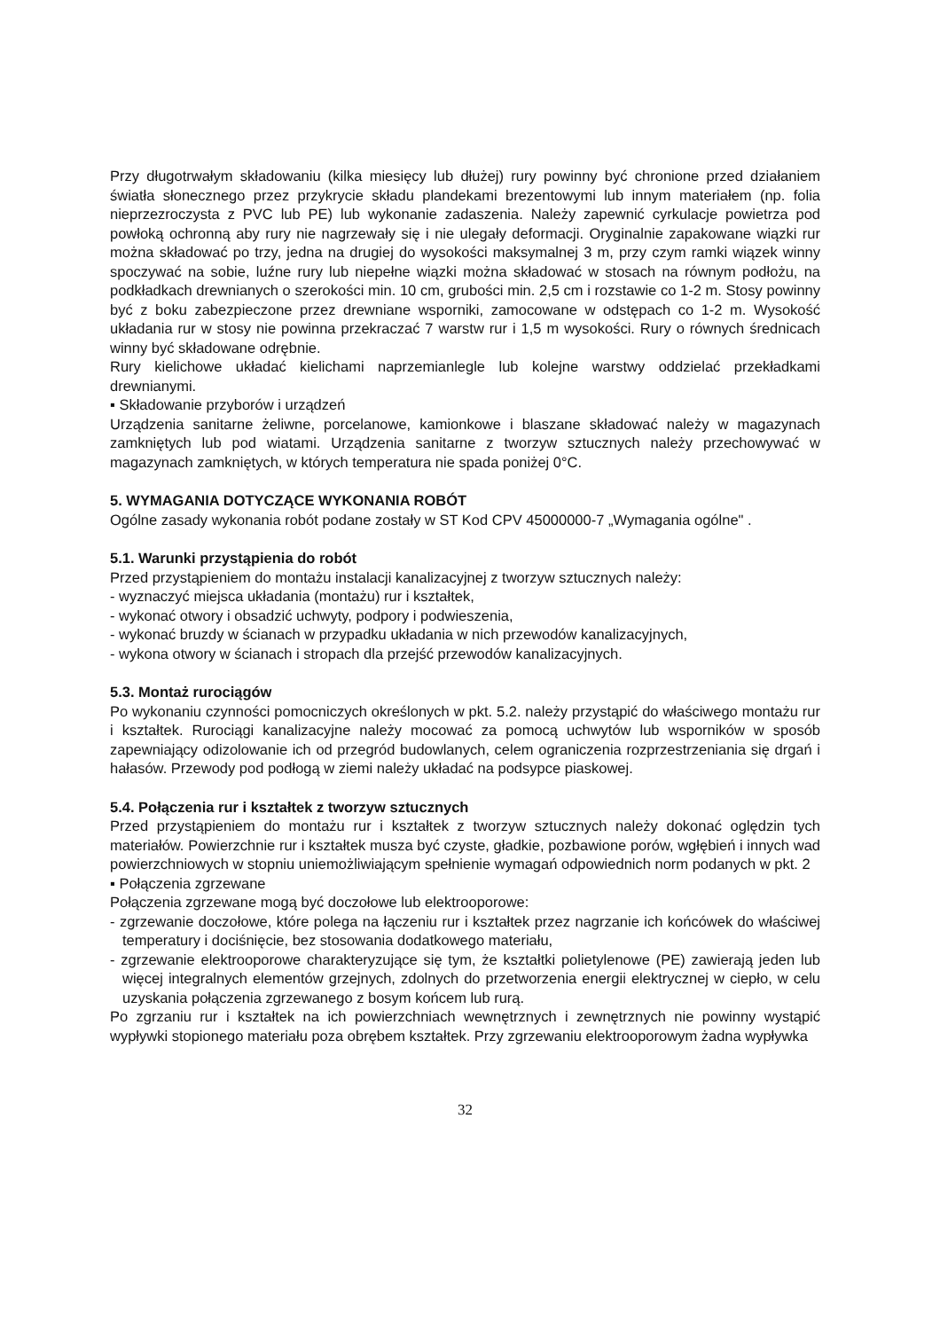Przy długotrwałym składowaniu (kilka miesięcy lub dłużej) rury powinny być chronione przed działaniem światła słonecznego przez przykrycie składu plandekami brezentowymi lub innym materiałem (np. folia nieprzezroczysta z PVC lub PE) lub wykonanie zadaszenia. Należy zapewnić cyrkulacje powietrza pod powłoką ochronną aby rury nie nagrzewały się i nie ulegały deformacji. Oryginalnie zapakowane wiązki rur można składować po trzy, jedna na drugiej do wysokości maksymalnej 3 m, przy czym ramki wiązek winny spoczywać na sobie, luźne rury lub niepełne wiązki można składować w stosach na równym podłożu, na podkładkach drewnianych o szerokości min. 10 cm, grubości min. 2,5 cm i rozstawie co 1-2 m. Stosy powinny być z boku zabezpieczone przez drewniane wsporniki, zamocowane w odstępach co 1-2 m. Wysokość układania rur w stosy nie powinna przekraczać 7 warstw rur i 1,5 m wysokości. Rury o równych średnicach winny być składowane odrębnie.
Rury kielichowe układać kielichami naprzemianlegle lub kolejne warstwy oddzielać przekładkami drewnianymi.
▪ Składowanie przyborów i urządzeń
Urządzenia sanitarne żeliwne, porcelanowe, kamionkowe i blaszane składować należy w magazynach zamkniętych lub pod wiatami. Urządzenia sanitarne z tworzyw sztucznych należy przechowywać w magazynach zamkniętych, w których temperatura nie spada poniżej 0°C.
5. WYMAGANIA DOTYCZĄCE WYKONANIA ROBÓT
Ogólne zasady wykonania robót podane zostały w ST Kod CPV 45000000-7 „Wymagania ogólne" .
5.1. Warunki przystąpienia do robót
Przed przystąpieniem do montażu instalacji kanalizacyjnej z tworzyw sztucznych należy:
- wyznaczyć miejsca układania (montażu) rur i kształtek,
- wykonać otwory i obsadzić uchwyty, podpory i podwieszenia,
- wykonać bruzdy w ścianach w przypadku układania w nich przewodów kanalizacyjnych,
- wykona otwory w ścianach i stropach dla przejść przewodów kanalizacyjnych.
5.3. Montaż rurociągów
Po wykonaniu czynności pomocniczych określonych w pkt. 5.2. należy przystąpić do właściwego montażu rur i kształtek. Rurociągi kanalizacyjne należy mocować za pomocą uchwytów lub wsporników w sposób zapewniający odizolowanie ich od przegród budowlanych, celem ograniczenia rozprzestrzeniania się drgań i hałasów. Przewody pod podłogą w ziemi należy układać na podsypce piaskowej.
5.4. Połączenia rur i kształtek z tworzyw sztucznych
Przed przystąpieniem do montażu rur i kształtek z tworzyw sztucznych należy dokonać oględzin tych materiałów. Powierzchnie rur i kształtek musza być czyste, gładkie, pozbawione porów, wgłębień i innych wad powierzchniowych w stopniu uniemożliwiającym spełnienie wymagań odpowiednich norm podanych w pkt. 2
▪ Połączenia zgrzewane
Połączenia zgrzewane mogą być doczołowe lub elektrooporowe:
- zgrzewanie doczołowe, które polega na łączeniu rur i kształtek przez nagrzanie ich końcówek do właściwej temperatury i dociśnięcie, bez stosowania dodatkowego materiału,
- zgrzewanie elektrooporowe charakteryzujące się tym, że kształtki polietylenowe (PE) zawierają jeden lub więcej integralnych elementów grzejnych, zdolnych do przetworzenia energii elektrycznej w ciepło, w celu uzyskania połączenia zgrzewanego z bosym końcem lub rurą.
Po zgrzaniu rur i kształtek na ich powierzchniach wewnętrznych i zewnętrznych nie powinny wystąpić wypływki stopionego materiału poza obrębem kształtek. Przy zgrzewaniu elektrooporowym żadna wypływka
32